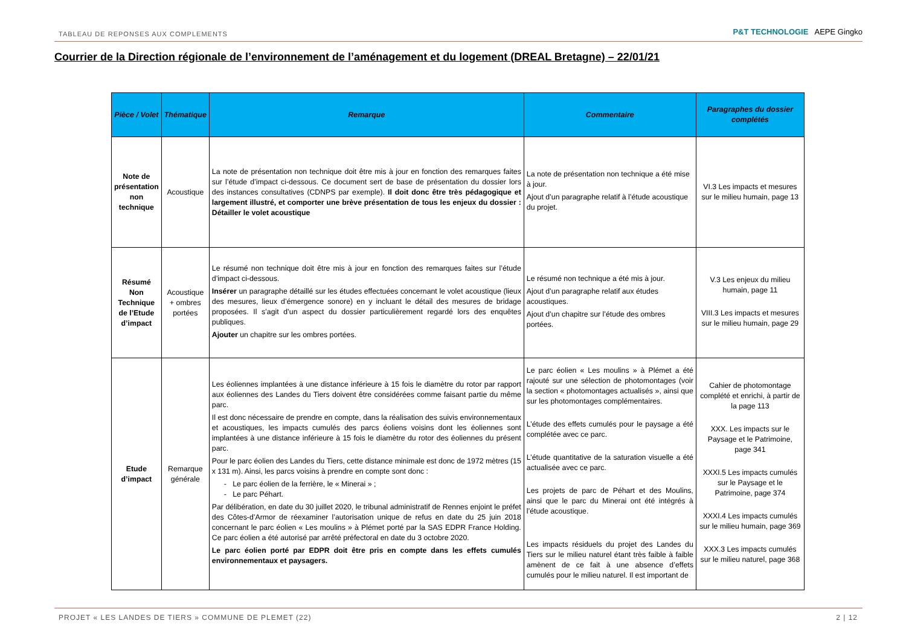TABLEAU DE REPONSES AUX COMPLEMENTS P&T TECHNOLOGIE AEPE Gingko
Courrier de la Direction régionale de l’environnement de l’aménagement et du logement (DREAL Bretagne) – 22/01/21
| Pièce / Volet | Thématique | Remarque | Commentaire | Paragraphes du dossier complétés |
| --- | --- | --- | --- | --- |
| Note de présentation non technique | Acoustique | La note de présentation non technique doit être mis à jour en fonction des remarques faites sur l’étude d’impact ci-dessous. Ce document sert de base de présentation du dossier lors des instances consultatives (CDNPS par exemple). Il doit donc être très pédagogique et largement illustré, et comporter une brève présentation de tous les enjeux du dossier : Détailler le volet acoustique | La note de présentation non technique a été mise à jour. Ajout d’un paragraphe relatif à l’étude acoustique du projet. | VI.3 Les impacts et mesures sur le milieu humain, page 13 |
| Résumé Non Technique de l’Etude d’impact | Acoustique + ombres portées | Le résumé non technique doit être mis à jour en fonction des remarques faites sur l’étude d’impact ci-dessous. Insérer un paragraphe détaillé sur les études effectuées concernant le volet acoustique (lieux des mesures, lieux d’émergence sonore) en y incluant le détail des mesures de bridage proposées. Il s’agit d’un aspect du dossier particulièrement regardé lors des enquêtes publiques. Ajouter un chapitre sur les ombres portées. | Le résumé non technique a été mis à jour. Ajout d’un paragraphe relatif aux études acoustiques. Ajout d’un chapitre sur l’étude des ombres portées. | V.3 Les enjeux du milieu humain, page 11 VIII.3 Les impacts et mesures sur le milieu humain, page 29 |
| Etude d’impact | Remarque générale | Les éoliennes implantées à une distance inférieure à 15 fois le diamètre du rotor par rapport aux éoliennes des Landes du Tiers doivent être considérées comme faisant partie du même parc. Il est donc nécessaire de prendre en compte, dans la réalisation des suivis environnementaux et acoustiques, les impacts cumulés des parcs éoliens voisins dont les éoliennes sont implantées à une distance inférieure à 15 fois le diamètre du rotor des éoliennes du présent parc. Pour le parc éolien des Landes du Tiers, cette distance minimale est donc de 1972 mètres (15 x 131 m). Ainsi, les parcs voisins à prendre en compte sont donc : - Le parc éolien de la ferrière, le « Minerai » ; - Le parc Péhart. Par délibération, en date du 30 juillet 2020, le tribunal administratif de Rennes enjoint le préfet des Côtes-d’Armor de réexaminer l’autorisation unique de refus en date du 25 juin 2018 concernant le parc éolien « Les moulins » à Plémet porté par la SAS EDPR France Holding. Ce parc éolien a été autorisé par arrêté préfectoral en date du 3 octobre 2020. Le parc éolien porté par EDPR doit être pris en compte dans les effets cumulés environnementaux et paysagers. | Le parc éolien « Les moulins » à Plémet a été rajouté sur une sélection de photomontages (voir la section « photomontages actualisés », ainsi que sur les photomontages complémentaires. L’étude des effets cumulés pour le paysage a été complétée avec ce parc. L’étude quantitative de la saturation visuelle a été actualisée avec ce parc. Les projets de parc de Péhart et des Moulins, ainsi que le parc du Minerai ont été intégrés à l’étude acoustique. Les impacts résiduels du projet des Landes du Tiers sur le milieu naturel étant très faible à faible amènent de ce fait à une absence d’effets cumulés pour le milieu naturel. Il est important de | Cahier de photomontage complété et enrichi, à partir de la page 113 XXX. Les impacts sur le Paysage et le Patrimoine, page 341 XXXI.5 Les impacts cumulés sur le Paysage et le Patrimoine, page 374 XXXI.4 Les impacts cumulés sur le milieu humain, page 369 XXX.3 Les impacts cumulés sur le milieu naturel, page 368 |
PROJET « LES LANDES DE TIERS » COMMUNE DE PLEMET (22) 2 | 12